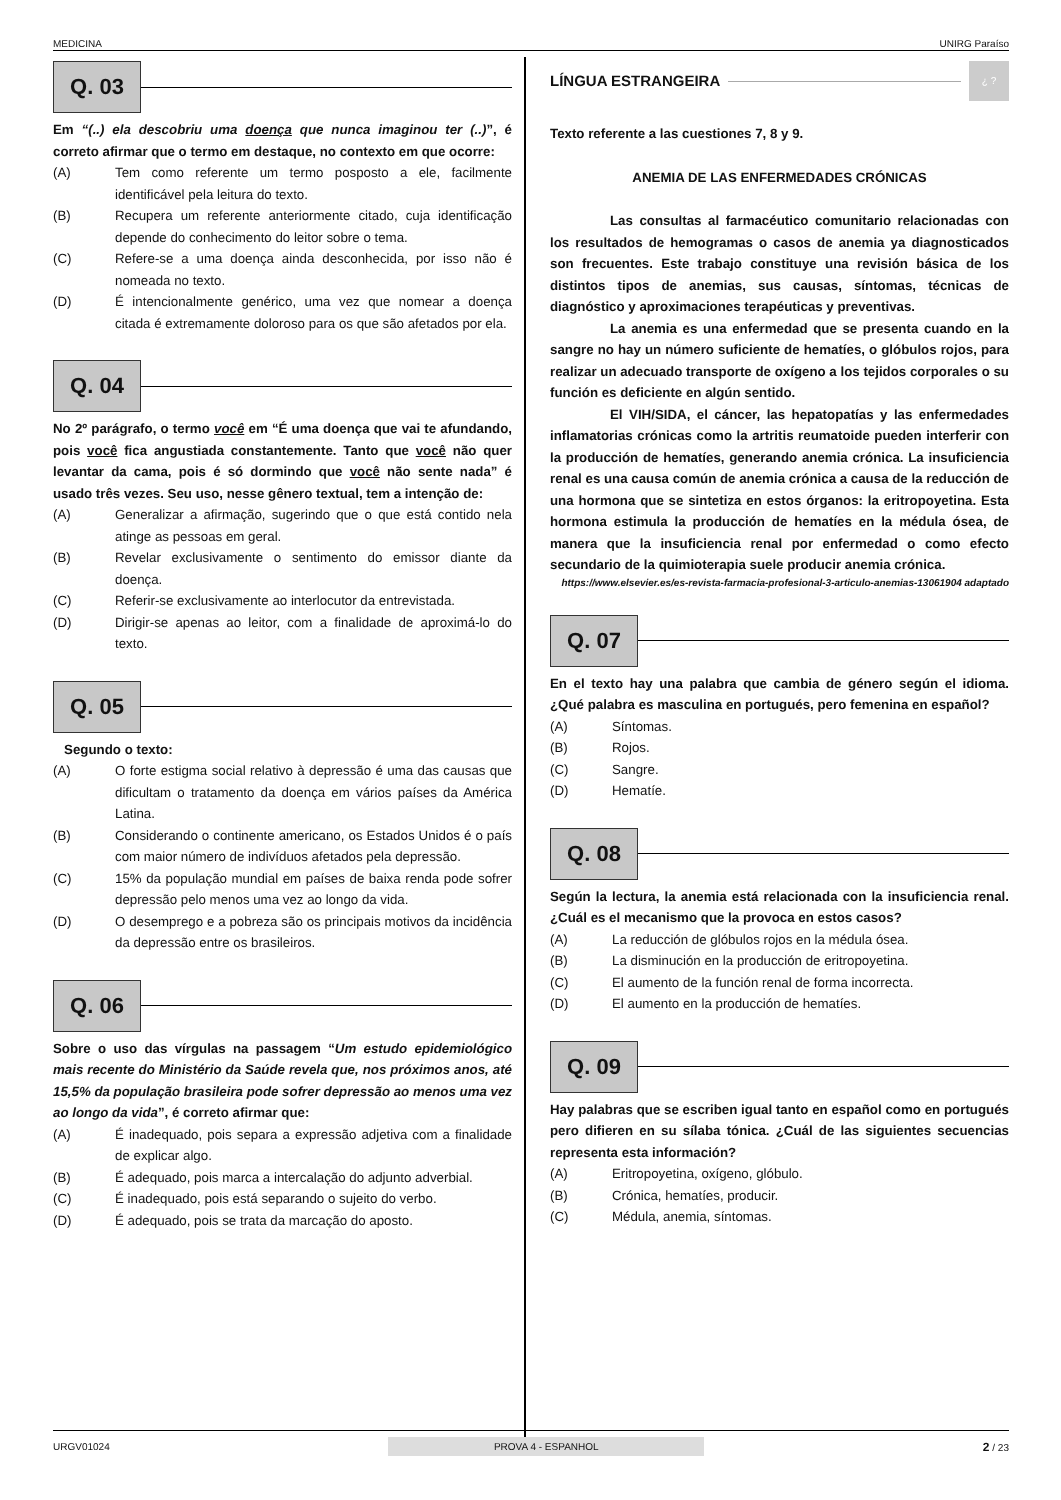MEDICINA UNIRG Paraíso
Q. 03
Em “(..) ela descobriu uma doença que nunca imaginou ter (..)”, é correto afirmar que o termo em destaque, no contexto em que ocorre:
(A) Tem como referente um termo posposto a ele, facilmente identificável pela leitura do texto.
(B) Recupera um referente anteriormente citado, cuja identificação depende do conhecimento do leitor sobre o tema.
(C) Refere-se a uma doença ainda desconhecida, por isso não é nomeada no texto.
(D) É intencionalmente genérico, uma vez que nomear a doença citada é extremamente doloroso para os que são afetados por ela.
Q. 04
No 2º parágrafo, o termo você em “É uma doença que vai te afundando, pois você fica angustiada constantemente. Tanto que você não quer levantar da cama, pois é só dormindo que você não sente nada” é usado três vezes. Seu uso, nesse gênero textual, tem a intenção de:
(A) Generalizar a afirmação, sugerindo que o que está contido nela atinge as pessoas em geral.
(B) Revelar exclusivamente o sentimento do emissor diante da doença.
(C) Referir-se exclusivamente ao interlocutor da entrevistada.
(D) Dirigir-se apenas ao leitor, com a finalidade de aproximá-lo do texto.
Q. 05
Segundo o texto:
(A) O forte estigma social relativo à depressão é uma das causas que dificultam o tratamento da doença em vários países da América Latina.
(B) Considerando o continente americano, os Estados Unidos é o país com maior número de indivíduos afetados pela depressão.
(C) 15% da população mundial em países de baixa renda pode sofrer depressão pelo menos uma vez ao longo da vida.
(D) O desemprego e a pobreza são os principais motivos da incidência da depressão entre os brasileiros.
Q. 06
Sobre o uso das vírgulas na passagem “Um estudo epidemiológico mais recente do Ministério da Saúde revela que, nos próximos anos, até 15,5% da população brasileira pode sofrer depressão ao menos uma vez ao longo da vida”, é correto afirmar que:
(A) É inadequado, pois separa a expressão adjetiva com a finalidade de explicar algo.
(B) É adequado, pois marca a intercalação do adjunto adverbial.
(C) É inadequado, pois está separando o sujeito do verbo.
(D) É adequado, pois se trata da marcação do aposto.
LÍNGUA ESTRANGEIRA ¿ ?
Texto referente a las cuestiones 7, 8 y 9.
ANEMIA DE LAS ENFERMEDADES CRÓNICAS
Las consultas al farmacéutico comunitario relacionadas con los resultados de hemogramas o casos de anemia ya diagnosticados son frecuentes. Este trabajo constituye una revisión básica de los distintos tipos de anemias, sus causas, síntomas, técnicas de diagnóstico y aproximaciones terapéuticas y preventivas.
La anemia es una enfermedad que se presenta cuando en la sangre no hay un número suficiente de hematíes, o glóbulos rojos, para realizar un adecuado transporte de oxígeno a los tejidos corporales o su función es deficiente en algún sentido.
El VIH/SIDA, el cáncer, las hepatopatías y las enfermedades inflamatorias crónicas como la artritis reumatoide pueden interferir con la producción de hematíes, generando anemia crónica. La insuficiencia renal es una causa común de anemia crónica a causa de la reducción de una hormona que se sintetiza en estos órganos: la eritropoyetina. Esta hormona estimula la producción de hematíes en la médula ósea, de manera que la insuficiencia renal por enfermedad o como efecto secundario de la quimioterapia suele producir anemia crónica.
https://www.elsevier.es/es-revista-farmacia-profesional-3-articulo-anemias-13061904 adaptado
Q. 07
En el texto hay una palabra que cambia de género según el idioma. ¿Qué palabra es masculina en portugués, pero femenina en español?
(A) Síntomas.
(B) Rojos.
(C) Sangre.
(D) Hematíe.
Q. 08
Según la lectura, la anemia está relacionada con la insuficiencia renal. ¿Cuál es el mecanismo que la provoca en estos casos?
(A) La reducción de glóbulos rojos en la médula ósea.
(B) La disminución en la producción de eritropoyetina.
(C) El aumento de la función renal de forma incorrecta.
(D) El aumento en la producción de hematíes.
Q. 09
Hay palabras que se escriben igual tanto en español como en portugués pero difieren en su sílaba tónica. ¿Cuál de las siguientes secuencias representa esta información?
(A) Eritropoyetina, oxígeno, glóbulo.
(B) Crónica, hematíes, producir.
(C) Médula, anemia, síntomas.
URGV01024 PROVA 4 - ESPANHOL 2 / 23